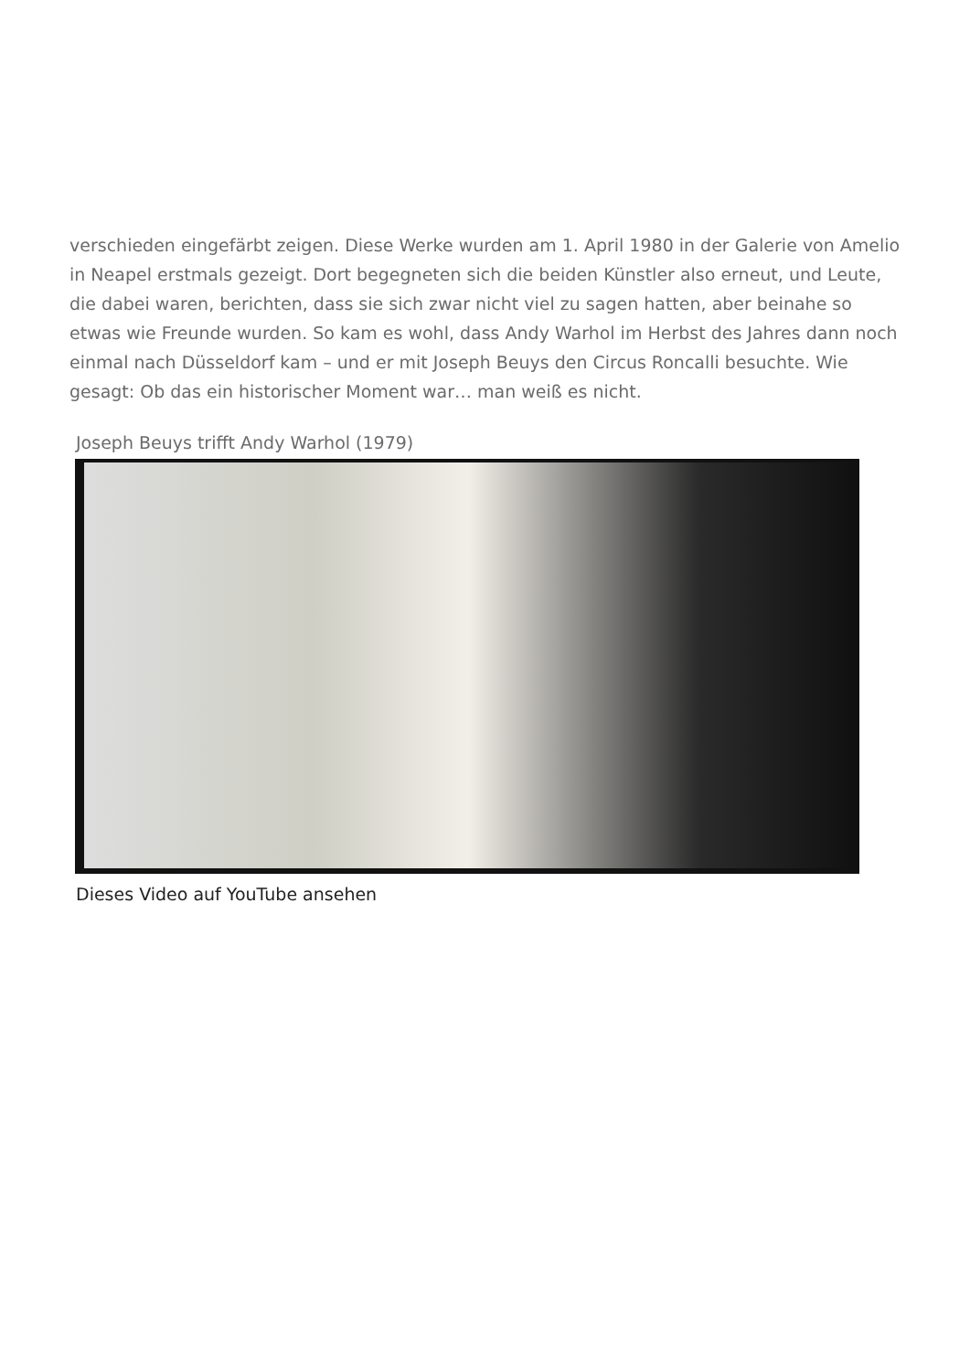verschieden eingefärbt zeigen. Diese Werke wurden am 1. April 1980 in der Galerie von Amelio in Neapel erstmals gezeigt. Dort begegneten sich die beiden Künstler also erneut, und Leute, die dabei waren, berichten, dass sie sich zwar nicht viel zu sagen hatten, aber beinahe so etwas wie Freunde wurden. So kam es wohl, dass Andy Warhol im Herbst des Jahres dann noch einmal nach Düsseldorf kam – und er mit Joseph Beuys den Circus Roncalli besuchte. Wie gesagt: Ob das ein historischer Moment war… man weiß es nicht.
Joseph Beuys trifft Andy Warhol (1979)
Dieses Video auf YouTube ansehen